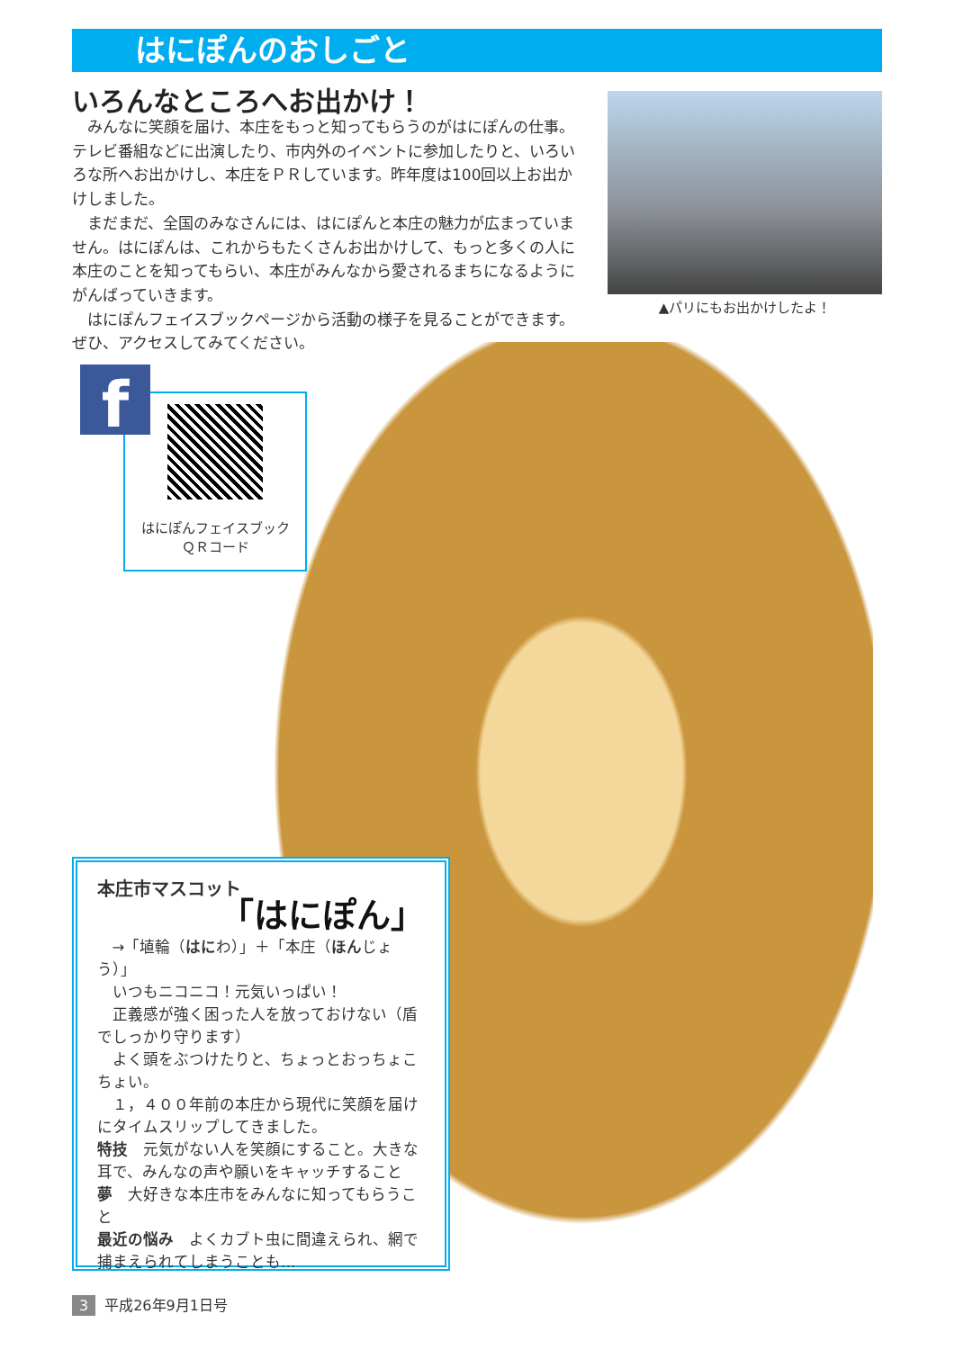はにぽんのおしごと
いろんなところへお出かけ！
みんなに笑顔を届け、本庄をもっと知ってもらうのがはにぽんの仕事。テレビ番組などに出演したり、市内外のイベントに参加したりと、いろいろな所へお出かけし、本庄をＰＲしています。昨年度は100回以上お出かけしました。
まだまだ、全国のみなさんには、はにぽんと本庄の魅力が広まっていません。はにぽんは、これからもたくさんお出かけして、もっと多くの人に本庄のことを知ってもらい、本庄がみんなから愛されるまちになるようにがんばっていきます。
はにぽんフェイスブックページから活動の様子を見ることができます。ぜひ、アクセスしてみてください。
▲パリにもお出かけしたよ！
はにぽんフェイスブック
ＱＲコード
f
本庄市マスコット
「はにぽん」
→「埴輪（はにわ）」＋「本庄（ほんじょう）」
いつもニコニコ！元気いっぱい！
正義感が強く困った人を放っておけない（盾でしっかり守ります）
よく頭をぶつけたりと、ちょっとおっちょこちょい。
１，４００年前の本庄から現代に笑顔を届けにタイムスリップしてきました。
特技　元気がない人を笑顔にすること。大きな耳で、みんなの声や願いをキャッチすること
夢　大好きな本庄市をみんなに知ってもらうこと
最近の悩み　よくカブト虫に間違えられ、網で捕まえられてしまうことも…
3 平成26年9月1日号